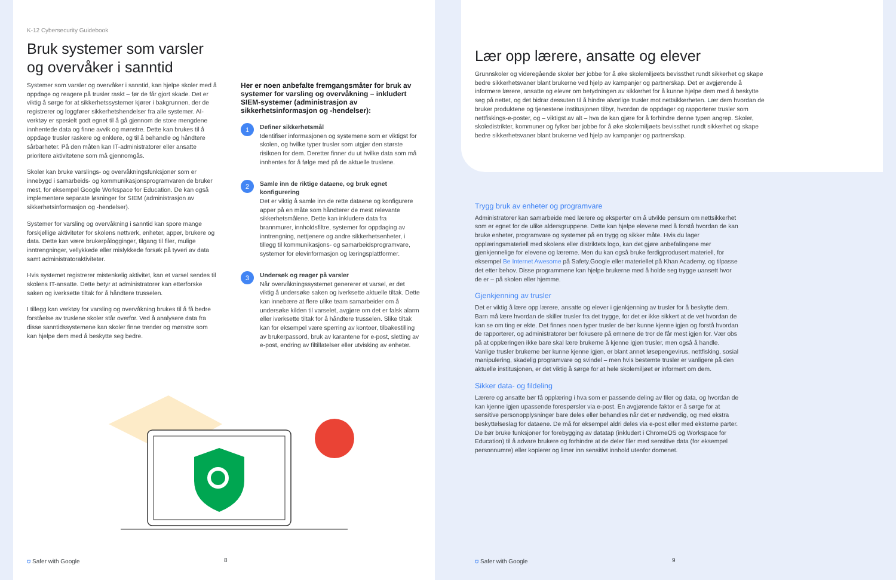K-12 Cybersecurity Guidebook
Bruk systemer som varsler
og overvåker i sanntid
Systemer som varsler og overvåker i sanntid, kan hjelpe skoler med å oppdage og reagere på trusler raskt – før de får gjort skade. Det er viktig å sørge for at sikkerhetssystemer kjører i bakgrunnen, der de registrerer og loggfører sikkerhetshendelser fra alle systemer. AI-verktøy er spesielt godt egnet til å gå gjennom de store mengdene innhentede data og finne avvik og mønstre. Dette kan brukes til å oppdage trusler raskere og enklere, og til å behandle og håndtere sårbarheter. På den måten kan IT-administratorer eller ansatte prioritere aktivitetene som må gjennomgås.
Skoler kan bruke varslings- og overvåkningsfunksjoner som er innebygd i samarbeids- og kommunikasjonsprogramvaren de bruker mest, for eksempel Google Workspace for Education. De kan også implementere separate løsninger for SIEM (administrasjon av sikkerhetsinformasjon og -hendelser).
Systemer for varsling og overvåkning i sanntid kan spore mange forskjellige aktiviteter for skolens nettverk, enheter, apper, brukere og data. Dette kan være brukerpålogginger, tilgang til filer, mulige inntrengninger, vellykkede eller mislykkede forsøk på tyveri av data samt administratoraktiviteter.
Hvis systemet registrerer mistenkelig aktivitet, kan et varsel sendes til skolens IT-ansatte. Dette betyr at administratorer kan etterforske saken og iverksette tiltak for å håndtere trusselen.
I tillegg kan verktøy for varsling og overvåkning brukes til å få bedre forståelse av truslene skoler står overfor. Ved å analysere data fra disse sanntidssystemene kan skoler finne trender og mønstre som kan hjelpe dem med å beskytte seg bedre.
Her er noen anbefalte fremgangsmåter for bruk av systemer for varsling og overvåkning – inkludert SIEM-systemer (administrasjon av sikkerhetsinformasjon og -hendelser):
1
Definer sikkerhetsmål
Identifiser informasjonen og systemene som er viktigst for skolen, og hvilke typer trusler som utgjør den største risikoen for dem. Deretter finner du ut hvilke data som må innhentes for å følge med på de aktuelle truslene.
2
Samle inn de riktige dataene, og bruk egnet konfigurering
Det er viktig å samle inn de rette dataene og konfigurere apper på en måte som håndterer de mest relevante sikkerhetsmålene. Dette kan inkludere data fra brannmurer, innholdsfiltre, systemer for oppdaging av inntrengning, nettjenere og andre sikkerhetsenheter, i tillegg til kommunikasjons- og samarbeidsprogramvare, systemer for elevinformasjon og læringsplattformer.
3
Undersøk og reager på varsler
Når overvåkningssystemet genererer et varsel, er det viktig å undersøke saken og iverksette aktuelle tiltak. Dette kan innebære at flere ulike team samarbeider om å undersøke kilden til varselet, avgjøre om det er falsk alarm eller iverksette tiltak for å håndtere trusselen. Slike tiltak kan for eksempel være sperring av kontoer, tilbakestilling av brukerpassord, bruk av karantene for e-post, sletting av e-post, endring av filtillatelser eller utvisking av enheter.
⛉ Safer with Google 8
Lær opp lærere, ansatte og elever
Grunnskoler og videregående skoler bør jobbe for å øke skolemiljøets bevissthet rundt sikkerhet og skape bedre sikkerhetsvaner blant brukerne ved hjelp av kampanjer og partnerskap. Det er avgjørende å informere lærere, ansatte og elever om betydningen av sikkerhet for å kunne hjelpe dem med å beskytte seg på nettet, og det bidrar dessuten til å hindre alvorlige trusler mot nettsikkerheten. Lær dem hvordan de bruker produktene og tjenestene institusjonen tilbyr, hvordan de oppdager og rapporterer trusler som nettfiskings-e-poster, og – viktigst av alt – hva de kan gjøre for å forhindre denne typen angrep. Skoler, skoledistrikter, kommuner og fylker bør jobbe for å øke skolemiljøets bevissthet rundt sikkerhet og skape bedre sikkerhetsvaner blant brukerne ved hjelp av kampanjer og partnerskap.
Trygg bruk av enheter og programvare
Administratorer kan samarbeide med lærere og eksperter om å utvikle pensum om nettsikkerhet som er egnet for de ulike aldersgruppene. Dette kan hjelpe elevene med å forstå hvordan de kan bruke enheter, programvare og systemer på en trygg og sikker måte. Hvis du lager opplæringsmateriell med skolens eller distriktets logo, kan det gjøre anbefalingene mer gjenkjennelige for elevene og lærerne. Men du kan også bruke ferdigprodusert materiell, for eksempel Be Internet Awesome på Safety.Google eller materiellet på Khan Academy, og tilpasse det etter behov. Disse programmene kan hjelpe brukerne med å holde seg trygge uansett hvor de er – på skolen eller hjemme.
Gjenkjenning av trusler
Det er viktig å lære opp lærere, ansatte og elever i gjenkjenning av trusler for å beskytte dem. Barn må lære hvordan de skiller trusler fra det trygge, for det er ikke sikkert at de vet hvordan de kan se om ting er ekte. Det finnes noen typer trusler de bør kunne kjenne igjen og forstå hvordan de rapporterer, og administratorer bør fokusere på emnene de tror de får mest igjen for. Vær obs på at opplæringen ikke bare skal lære brukerne å kjenne igjen trusler, men også å handle. Vanlige trusler brukerne bør kunne kjenne igjen, er blant annet løsepengevirus, nettfisking, sosial manipulering, skadelig programvare og svindel – men hvis bestemte trusler er vanligere på den aktuelle institusjonen, er det viktig å sørge for at hele skolemiljøet er informert om dem.
Sikker data- og fildeling
Lærere og ansatte bør få opplæring i hva som er passende deling av filer og data, og hvordan de kan kjenne igjen upassende forespørsler via e-post. En avgjørende faktor er å sørge for at sensitive personopplysninger bare deles eller behandles når det er nødvendig, og med ekstra beskyttelseslag for dataene. De må for eksempel aldri deles via e-post eller med eksterne parter. De bør bruke funksjoner for forebygging av datatap (inkludert i ChromeOS og Workspace for Education) til å advare brukere og forhindre at de deler filer med sensitive data (for eksempel personnumre) eller kopierer og limer inn sensitivt innhold utenfor domenet.
⛉ Safer with Google 9